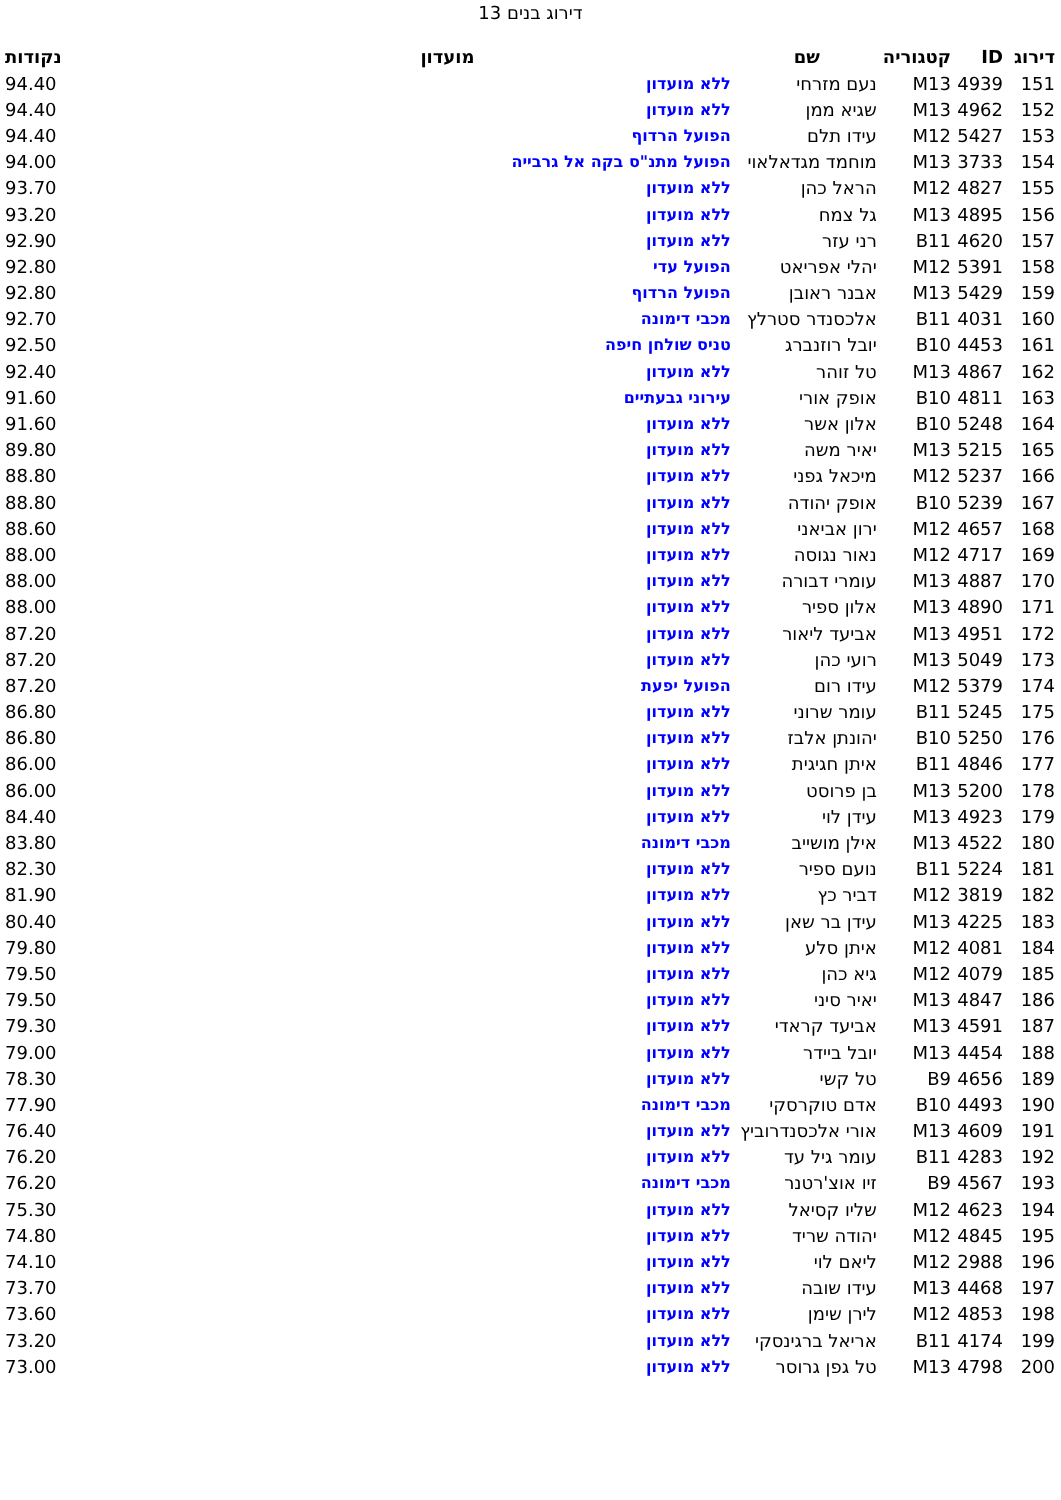דירוג בנים 13
| דירוג | ID | קטגוריה | שם | מועדון | נקודות |
| --- | --- | --- | --- | --- | --- |
| 151 | 4939 | M13 | נעם מזרחי | ללא מועדון | 94.40 |
| 152 | 4962 | M13 | שגיא ממן | ללא מועדון | 94.40 |
| 153 | 5427 | M12 | עידו תלם | הפועל הרדוף | 94.40 |
| 154 | 3733 | M13 | מוחמד מגדאלאוי | הפועל מתנ"ס בקה אל גרבייה | 94.00 |
| 155 | 4827 | M12 | הראל כהן | ללא מועדון | 93.70 |
| 156 | 4895 | M13 | גל צמח | ללא מועדון | 93.20 |
| 157 | 4620 | B11 | רני עזר | ללא מועדון | 92.90 |
| 158 | 5391 | M12 | יהלי אפריאט | הפועל עדי | 92.80 |
| 159 | 5429 | M13 | אבנר ראובן | הפועל הרדוף | 92.80 |
| 160 | 4031 | B11 | אלכסנדר סטרלץ | מכבי דימונה | 92.70 |
| 161 | 4453 | B10 | יובל רוזנברג | טניס שולחן חיפה | 92.50 |
| 162 | 4867 | M13 | טל זוהר | ללא מועדון | 92.40 |
| 163 | 4811 | B10 | אופק אורי | עירוני גבעתיים | 91.60 |
| 164 | 5248 | B10 | אלון אשר | ללא מועדון | 91.60 |
| 165 | 5215 | M13 | יאיר משה | ללא מועדון | 89.80 |
| 166 | 5237 | M12 | מיכאל גפני | ללא מועדון | 88.80 |
| 167 | 5239 | B10 | אופק יהודה | ללא מועדון | 88.80 |
| 168 | 4657 | M12 | ירון אביאני | ללא מועדון | 88.60 |
| 169 | 4717 | M12 | נאור נגוסה | ללא מועדון | 88.00 |
| 170 | 4887 | M13 | עומרי דבורה | ללא מועדון | 88.00 |
| 171 | 4890 | M13 | אלון ספיר | ללא מועדון | 88.00 |
| 172 | 4951 | M13 | אביעד ליאור | ללא מועדון | 87.20 |
| 173 | 5049 | M13 | רועי כהן | ללא מועדון | 87.20 |
| 174 | 5379 | M12 | עידו רום | הפועל יפעת | 87.20 |
| 175 | 5245 | B11 | עומר שרוני | ללא מועדון | 86.80 |
| 176 | 5250 | B10 | יהונתן אלבז | ללא מועדון | 86.80 |
| 177 | 4846 | B11 | איתן חגיגית | ללא מועדון | 86.00 |
| 178 | 5200 | M13 | בן פרוסט | ללא מועדון | 86.00 |
| 179 | 4923 | M13 | עידן לוי | ללא מועדון | 84.40 |
| 180 | 4522 | M13 | אילן מושייב | מכבי דימונה | 83.80 |
| 181 | 5224 | B11 | נועם ספיר | ללא מועדון | 82.30 |
| 182 | 3819 | M12 | דביר כץ | ללא מועדון | 81.90 |
| 183 | 4225 | M13 | עידן בר שאן | ללא מועדון | 80.40 |
| 184 | 4081 | M12 | איתן סלע | ללא מועדון | 79.80 |
| 185 | 4079 | M12 | גיא כהן | ללא מועדון | 79.50 |
| 186 | 4847 | M13 | יאיר סיני | ללא מועדון | 79.50 |
| 187 | 4591 | M13 | אביעד קראדי | ללא מועדון | 79.30 |
| 188 | 4454 | M13 | יובל ביידר | ללא מועדון | 79.00 |
| 189 | 4656 | B9 | טל קשי | ללא מועדון | 78.30 |
| 190 | 4493 | B10 | אדם טוקרסקי | מכבי דימונה | 77.90 |
| 191 | 4609 | M13 | אורי אלכסנדרוביץ | ללא מועדון | 76.40 |
| 192 | 4283 | B11 | עומר גיל עד | ללא מועדון | 76.20 |
| 193 | 4567 | B9 | זיו אוצ'רטנר | מכבי דימונה | 76.20 |
| 194 | 4623 | M12 | שליו קסיאל | ללא מועדון | 75.30 |
| 195 | 4845 | M12 | יהודה שריד | ללא מועדון | 74.80 |
| 196 | 2988 | M12 | ליאם לוי | ללא מועדון | 74.10 |
| 197 | 4468 | M13 | עידו שובה | ללא מועדון | 73.70 |
| 198 | 4853 | M12 | לירן שימן | ללא מועדון | 73.60 |
| 199 | 4174 | B11 | אריאל ברגינסקי | ללא מועדון | 73.20 |
| 200 | 4798 | M13 | טל גפן גרוסר | ללא מועדון | 73.00 |